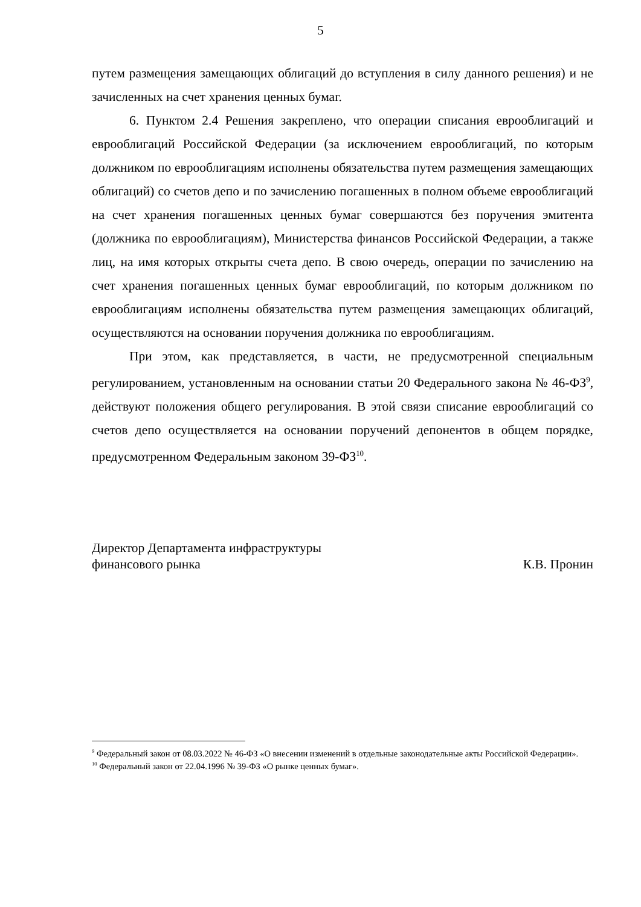5
путем размещения замещающих облигаций до вступления в силу данного решения) и не зачисленных на счет хранения ценных бумаг.
6. Пунктом 2.4 Решения закреплено, что операции списания еврооблигаций и еврооблигаций Российской Федерации (за исключением еврооблигаций, по которым должником по еврооблигациям исполнены обязательства путем размещения замещающих облигаций) со счетов депо и по зачислению погашенных в полном объеме еврооблигаций на счет хранения погашенных ценных бумаг совершаются без поручения эмитента (должника по еврооблигациям), Министерства финансов Российской Федерации, а также лиц, на имя которых открыты счета депо. В свою очередь, операции по зачислению на счет хранения погашенных ценных бумаг еврооблигаций, по которым должником по еврооблигациям исполнены обязательства путем размещения замещающих облигаций, осуществляются на основании поручения должника по еврооблигациям.
При этом, как представляется, в части, не предусмотренной специальным регулированием, установленным на основании статьи 20 Федерального закона № 46-ФЗ<sup>9</sup>, действуют положения общего регулирования. В этой связи списание еврооблигаций со счетов депо осуществляется на основании поручений депонентов в общем порядке, предусмотренном Федеральным законом 39-ФЗ<sup>10</sup>.
Директор Департамента инфраструктуры
финансового рынка К.В. Пронин
<sup>9</sup> Федеральный закон от 08.03.2022 № 46-ФЗ «О внесении изменений в отдельные законодательные акты Российской Федерации».
<sup>10</sup> Федеральный закон от 22.04.1996 № 39-ФЗ «О рынке ценных бумаг».